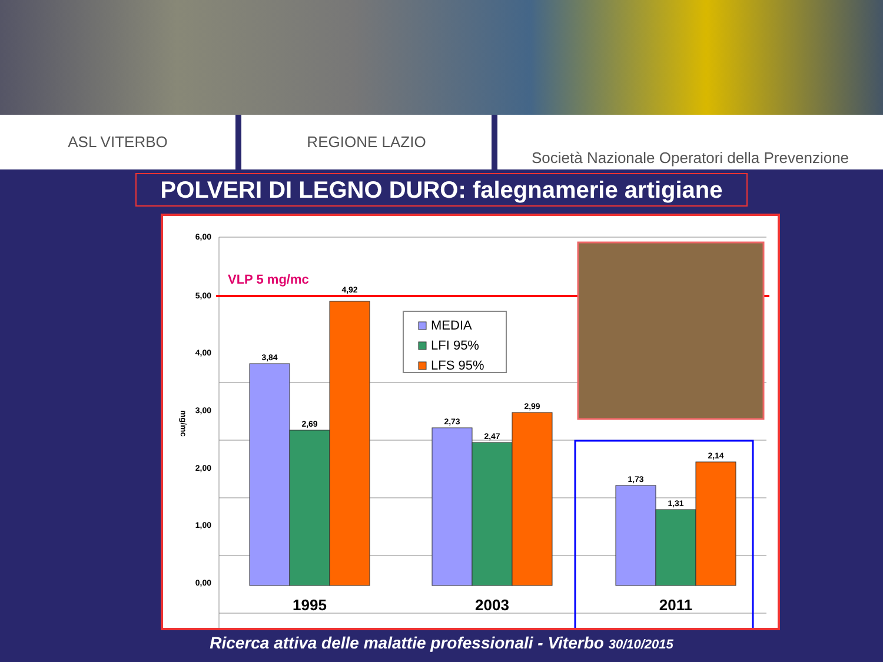ASL VITERBO REGIONE LAZIO Società Nazionale Operatori della Prevenzione
POLVERI DI LEGNO DURO: falegnamerie artigiane
6,00
5,00
4,00
3,00
2,00
1,00
0,00
mg/mc
VLP 5 mg/mc
3,84
2,69
4,92
2,73
2,47
2,99
1,73
1,31
2,14
1995
2003
2011
MEDIA
LFI 95%
LFS 95%
Ricerca attiva delle malattie professionali - Viterbo 30/10/2015